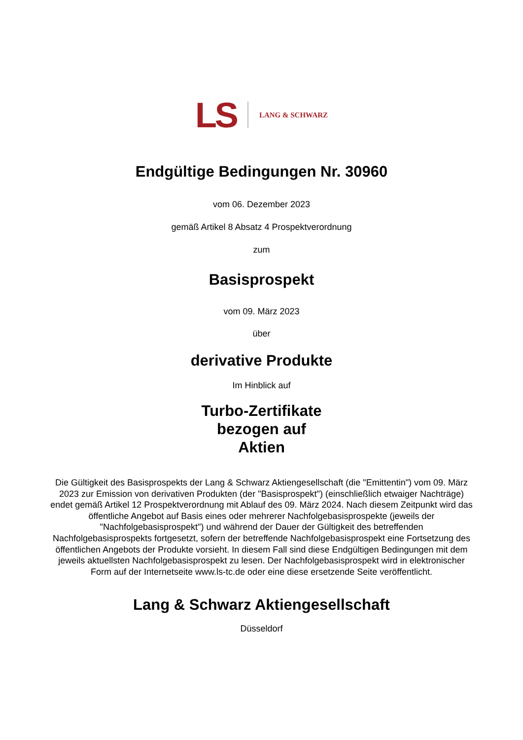LS LANG & SCHWARZ
Endgültige Bedingungen Nr. 30960
vom 06. Dezember 2023
gemäß Artikel 8 Absatz 4 Prospektverordnung
zum
Basisprospekt
vom 09. März 2023
über
derivative Produkte
Im Hinblick auf
Turbo-Zertifikate
bezogen auf
Aktien
Die Gültigkeit des Basisprospekts der Lang & Schwarz Aktiengesellschaft (die "Emittentin") vom 09. März 2023 zur Emission von derivativen Produkten (der "Basisprospekt") (einschließlich etwaiger Nachträge) endet gemäß Artikel 12 Prospektverordnung mit Ablauf des 09. März 2024. Nach diesem Zeitpunkt wird das öffentliche Angebot auf Basis eines oder mehrerer Nachfolgebasisprospekte (jeweils der "Nachfolgebasisprospekt") und während der Dauer der Gültigkeit des betreffenden Nachfolgebasisprospekts fortgesetzt, sofern der betreffende Nachfolgebasisprospekt eine Fortsetzung des öffentlichen Angebots der Produkte vorsieht. In diesem Fall sind diese Endgültigen Bedingungen mit dem jeweils aktuellsten Nachfolgebasisprospekt zu lesen. Der Nachfolgebasisprospekt wird in elektronischer Form auf der Internetseite www.ls-tc.de oder eine diese ersetzende Seite veröffentlicht.
Lang & Schwarz Aktiengesellschaft
Düsseldorf